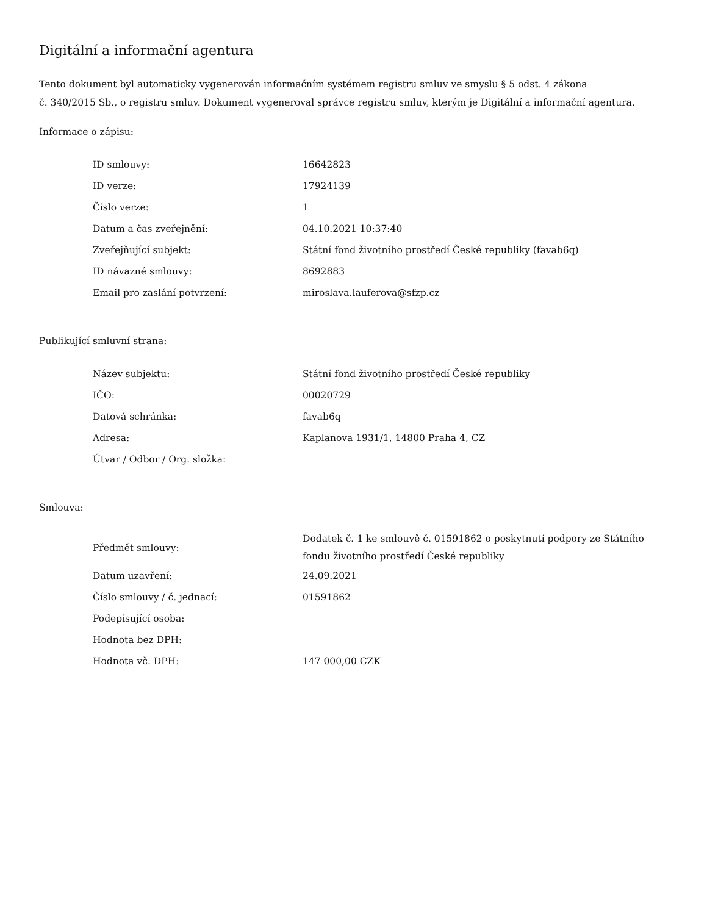Digitální a informační agentura
Tento dokument byl automaticky vygenerován informačním systémem registru smluv ve smyslu § 5 odst. 4 zákona
č. 340/2015 Sb., o registru smluv. Dokument vygeneroval správce registru smluv, kterým je Digitální a informační agentura.
Informace o zápisu:
| ID smlouvy: | 16642823 |
| ID verze: | 17924139 |
| Číslo verze: | 1 |
| Datum a čas zveřejnění: | 04.10.2021 10:37:40 |
| Zveřejňující subjekt: | Státní fond životního prostředí České republiky (favab6q) |
| ID návazné smlouvy: | 8692883 |
| Email pro zaslání potvrzení: | miroslava.lauferova@sfzp.cz |
Publikující smluvní strana:
| Název subjektu: | Státní fond životního prostředí České republiky |
| IČO: | 00020729 |
| Datová schránka: | favab6q |
| Adresa: | Kaplanova 1931/1, 14800 Praha 4, CZ |
| Útvar / Odbor / Org. složka: | |
Smlouva:
| Předmět smlouvy: | Dodatek č. 1 ke smlouvě č. 01591862 o poskytnutí podpory ze Státního fondu životního prostředí České republiky |
| Datum uzavření: | 24.09.2021 |
| Číslo smlouvy / č. jednací: | 01591862 |
| Podepisující osoba: | |
| Hodnota bez DPH: | |
| Hodnota vč. DPH: | 147 000,00 CZK |